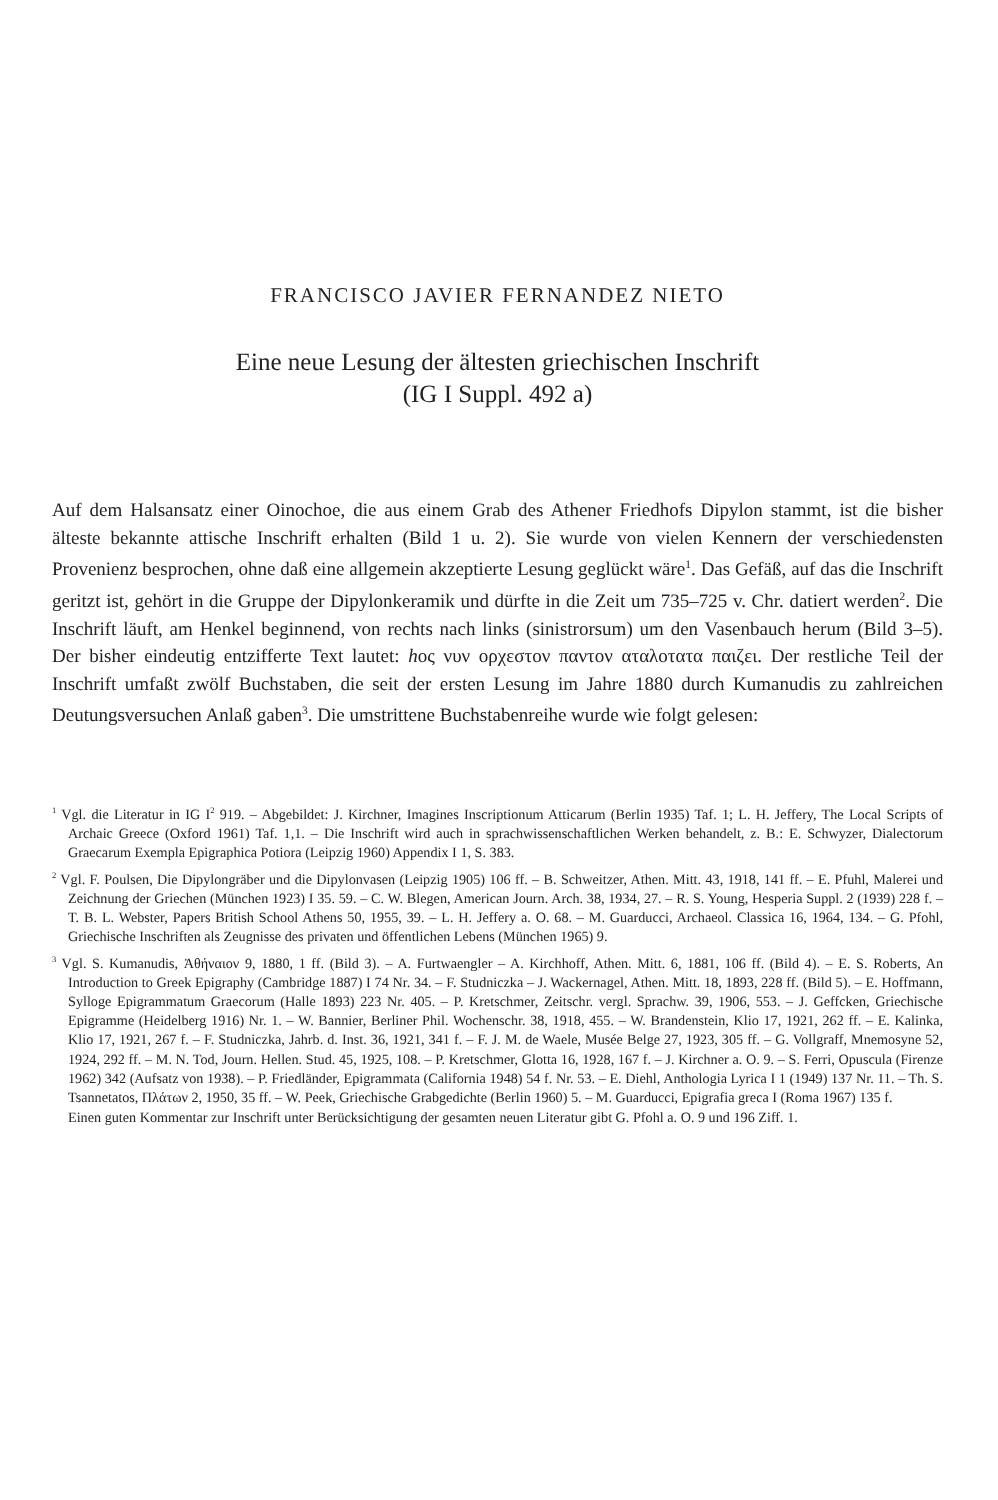FRANCISCO JAVIER FERNANDEZ NIETO
Eine neue Lesung der ältesten griechischen Inschrift
(IG I Suppl. 492 a)
Auf dem Halsansatz einer Oinochoe, die aus einem Grab des Athener Friedhofs Dipylon stammt, ist die bisher älteste bekannte attische Inschrift erhalten (Bild 1 u. 2). Sie wurde von vielen Kennern der verschiedensten Provenienz besprochen, ohne daß eine allgemein akzeptierte Lesung geglückt wäre<sup>1</sup>. Das Gefäß, auf das die Inschrift geritzt ist, gehört in die Gruppe der Dipylonkeramik und dürfte in die Zeit um 735–725 v. Chr. datiert werden<sup>2</sup>. Die Inschrift läuft, am Henkel beginnend, von rechts nach links (sinistrorsum) um den Vasenbauch herum (Bild 3–5). Der bisher eindeutig entzifferte Text lautet: hος νυν ορχεστον παντον αταλοτατα παιζει. Der restliche Teil der Inschrift umfaßt zwölf Buchstaben, die seit der ersten Lesung im Jahre 1880 durch Kumanudis zu zahlreichen Deutungsversuchen Anlaß gaben<sup>3</sup>. Die umstrittene Buchstabenreihe wurde wie folgt gelesen:
<sup>1</sup> Vgl. die Literatur in IG I<sup>2</sup> 919. – Abgebildet: J. Kirchner, Imagines Inscriptionum Atticarum (Berlin 1935) Taf. 1; L. H. Jeffery, The Local Scripts of Archaic Greece (Oxford 1961) Taf. 1,1. – Die Inschrift wird auch in sprachwissenschaftlichen Werken behandelt, z. B.: E. Schwyzer, Dialectorum Graecarum Exempla Epigraphica Potiora (Leipzig 1960) Appendix I 1, S. 383.
<sup>2</sup> Vgl. F. Poulsen, Die Dipylongräber und die Dipylonvasen (Leipzig 1905) 106 ff. – B. Schweitzer, Athen. Mitt. 43, 1918, 141 ff. – E. Pfuhl, Malerei und Zeichnung der Griechen (München 1923) I 35. 59. – C. W. Blegen, American Journ. Arch. 38, 1934, 27. – R. S. Young, Hesperia Suppl. 2 (1939) 228 f. – T. B. L. Webster, Papers British School Athens 50, 1955, 39. – L. H. Jeffery a. O. 68. – M. Guarducci, Archaeol. Classica 16, 1964, 134. – G. Pfohl, Griechische Inschriften als Zeugnisse des privaten und öffentlichen Lebens (München 1965) 9.
<sup>3</sup> Vgl. S. Kumanudis, Ἀθήναιον 9, 1880, 1 ff. (Bild 3). – A. Furtwaengler – A. Kirchhoff, Athen. Mitt. 6, 1881, 106 ff. (Bild 4). – E. S. Roberts, An Introduction to Greek Epigraphy (Cambridge 1887) I 74 Nr. 34. – F. Studniczka – J. Wackernagel, Athen. Mitt. 18, 1893, 228 ff. (Bild 5). – E. Hoffmann, Sylloge Epigrammatum Graecorum (Halle 1893) 223 Nr. 405. – P. Kretschmer, Zeitschr. vergl. Sprachw. 39, 1906, 553. – J. Geffcken, Griechische Epigramme (Heidelberg 1916) Nr. 1. – W. Bannier, Berliner Phil. Wochenschr. 38, 1918, 455. – W. Brandenstein, Klio 17, 1921, 262 ff. – E. Kalinka, Klio 17, 1921, 267 f. – F. Studniczka, Jahrb. d. Inst. 36, 1921, 341 f. – F. J. M. de Waele, Musée Belge 27, 1923, 305 ff. – G. Vollgraff, Mnemosyne 52, 1924, 292 ff. – M. N. Tod, Journ. Hellen. Stud. 45, 1925, 108. – P. Kretschmer, Glotta 16, 1928, 167 f. – J. Kirchner a. O. 9. – S. Ferri, Opuscula (Firenze 1962) 342 (Aufsatz von 1938). – P. Friedländer, Epigrammata (California 1948) 54 f. Nr. 53. – E. Diehl, Anthologia Lyrica I 1 (1949) 137 Nr. 11. – Th. S. Tsannetatos, Πλάτων 2, 1950, 35 ff. – W. Peek, Griechische Grabgedichte (Berlin 1960) 5. – M. Guarducci, Epigrafia greca I (Roma 1967) 135 f.
Einen guten Kommentar zur Inschrift unter Berücksichtigung der gesamten neuen Literatur gibt G. Pfohl a. O. 9 und 196 Ziff. 1.